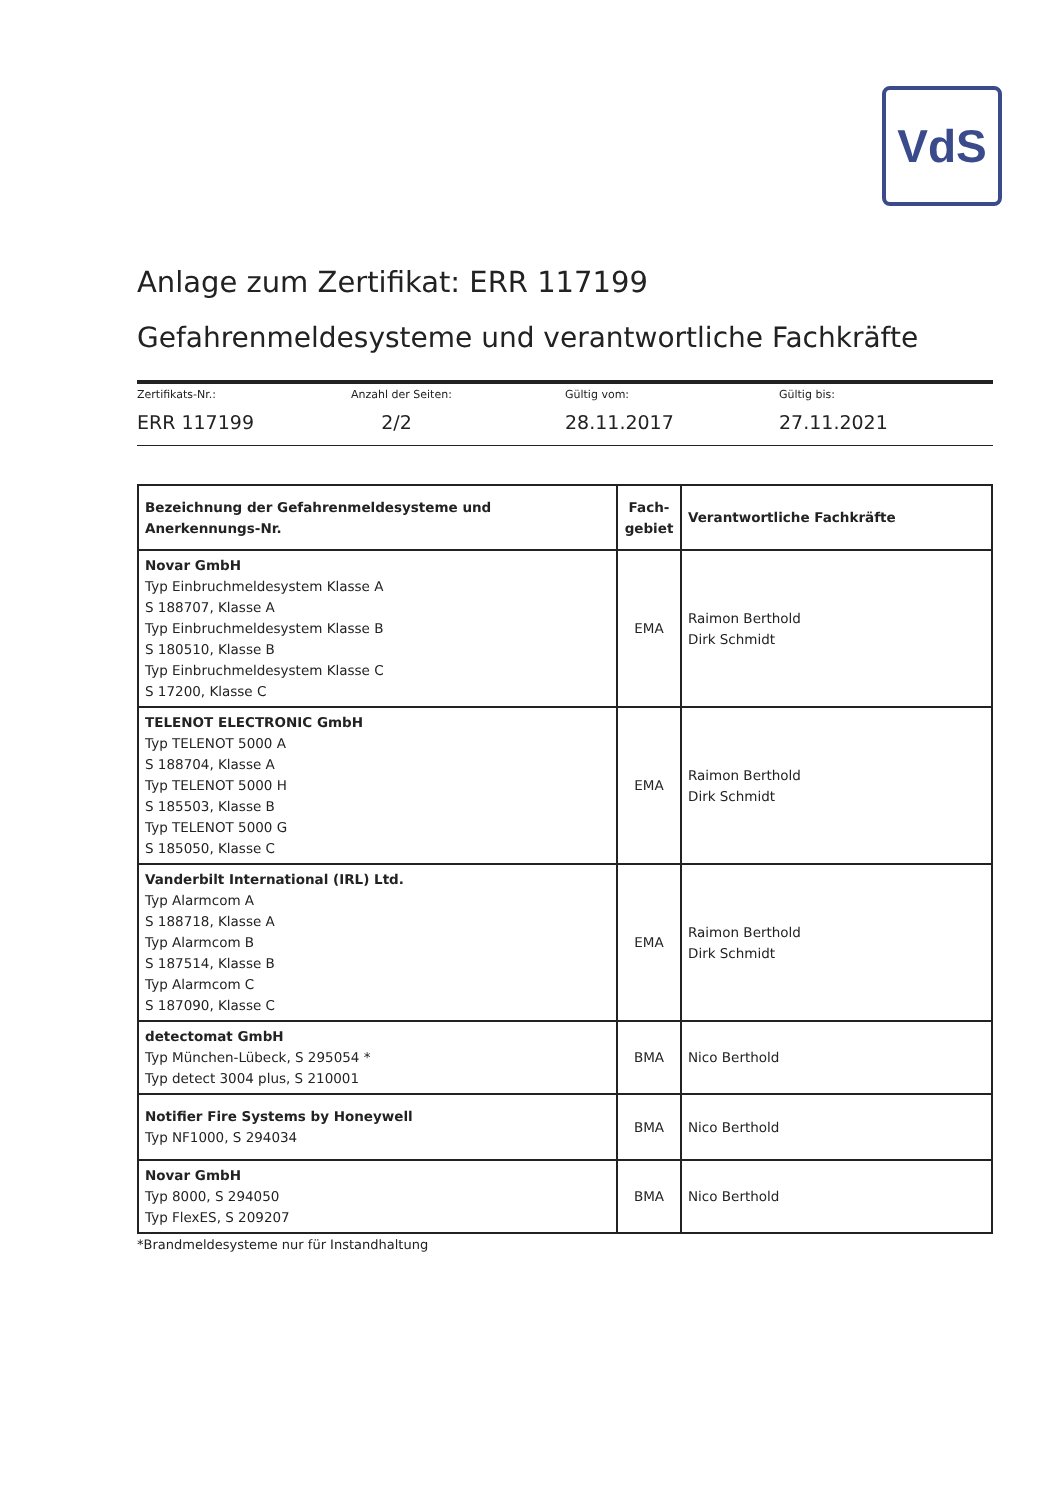VdS
Anlage zum Zertifikat: ERR 117199
Gefahrenmeldesysteme und verantwortliche Fachkräfte
Zertifikats-Nr.:
ERR 117199
Anzahl der Seiten:
2/2
Gültig vom:
28.11.2017
Gültig bis:
27.11.2021
| Bezeichnung der Gefahrenmeldesysteme und Anerkennungs-Nr. | Fach- gebiet | Verantwortliche Fachkräfte |
| --- | --- | --- |
| Novar GmbH Typ Einbruchmeldesystem Klasse A S 188707, Klasse A Typ Einbruchmeldesystem Klasse B S 180510, Klasse B Typ Einbruchmeldesystem Klasse C S 17200, Klasse C | EMA | Raimon Berthold Dirk Schmidt |
| TELENOT ELECTRONIC GmbH Typ TELENOT 5000 A S 188704, Klasse A Typ TELENOT 5000 H S 185503, Klasse B Typ TELENOT 5000 G S 185050, Klasse C | EMA | Raimon Berthold Dirk Schmidt |
| Vanderbilt International (IRL) Ltd. Typ Alarmcom A S 188718, Klasse A Typ Alarmcom B S 187514, Klasse B Typ Alarmcom C S 187090, Klasse C | EMA | Raimon Berthold Dirk Schmidt |
| detectomat GmbH Typ München-Lübeck, S 295054 * Typ detect 3004 plus, S 210001 | BMA | Nico Berthold |
| Notifier Fire Systems by Honeywell Typ NF1000, S 294034 | BMA | Nico Berthold |
| Novar GmbH Typ 8000, S 294050 Typ FlexES, S 209207 | BMA | Nico Berthold |
*Brandmeldesysteme nur für Instandhaltung